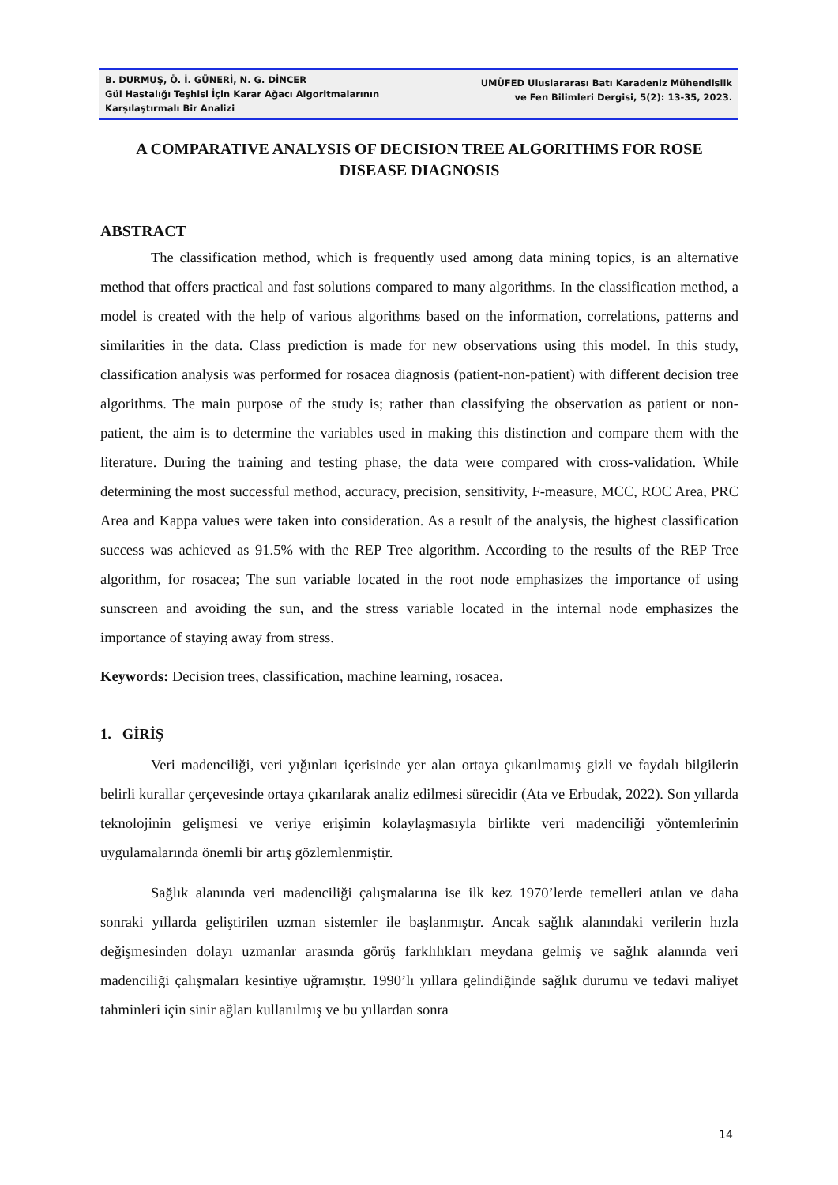B. DURMUŞ, Ö. İ. GÜNERİ, N. G. DİNCER
Gül Hastalığı Teşhisi İçin Karar Ağacı Algoritmalarının Karşılaştırmalı Bir Analizi
UMÜFED Uluslararası Batı Karadeniz Mühendislik
ve Fen Bilimleri Dergisi, 5(2): 13-35, 2023.
A COMPARATIVE ANALYSIS OF DECISION TREE ALGORITHMS FOR ROSE DISEASE DIAGNOSIS
ABSTRACT
The classification method, which is frequently used among data mining topics, is an alternative method that offers practical and fast solutions compared to many algorithms. In the classification method, a model is created with the help of various algorithms based on the information, correlations, patterns and similarities in the data. Class prediction is made for new observations using this model. In this study, classification analysis was performed for rosacea diagnosis (patient-non-patient) with different decision tree algorithms. The main purpose of the study is; rather than classifying the observation as patient or non-patient, the aim is to determine the variables used in making this distinction and compare them with the literature. During the training and testing phase, the data were compared with cross-validation. While determining the most successful method, accuracy, precision, sensitivity, F-measure, MCC, ROC Area, PRC Area and Kappa values were taken into consideration. As a result of the analysis, the highest classification success was achieved as 91.5% with the REP Tree algorithm. According to the results of the REP Tree algorithm, for rosacea; The sun variable located in the root node emphasizes the importance of using sunscreen and avoiding the sun, and the stress variable located in the internal node emphasizes the importance of staying away from stress.
Keywords: Decision trees, classification, machine learning, rosacea.
1. GİRİŞ
Veri madenciliği, veri yığınları içerisinde yer alan ortaya çıkarılmamış gizli ve faydalı bilgilerin belirli kurallar çerçevesinde ortaya çıkarılarak analiz edilmesi sürecidir (Ata ve Erbudak, 2022). Son yıllarda teknolojinin gelişmesi ve veriye erişimin kolaylaşmasıyla birlikte veri madenciliği yöntemlerinin uygulamalarında önemli bir artış gözlemlenmiştir.
Sağlık alanında veri madenciliği çalışmalarına ise ilk kez 1970’lerde temelleri atılan ve daha sonraki yıllarda geliştirilen uzman sistemler ile başlanmıştır. Ancak sağlık alanındaki verilerin hızla değişmesinden dolayı uzmanlar arasında görüş farklılıkları meydana gelmiş ve sağlık alanında veri madenciliği çalışmaları kesintiye uğramıştır. 1990’lı yıllara gelindiğinde sağlık durumu ve tedavi maliyet tahminleri için sinir ağları kullanılmış ve bu yıllardan sonra
14